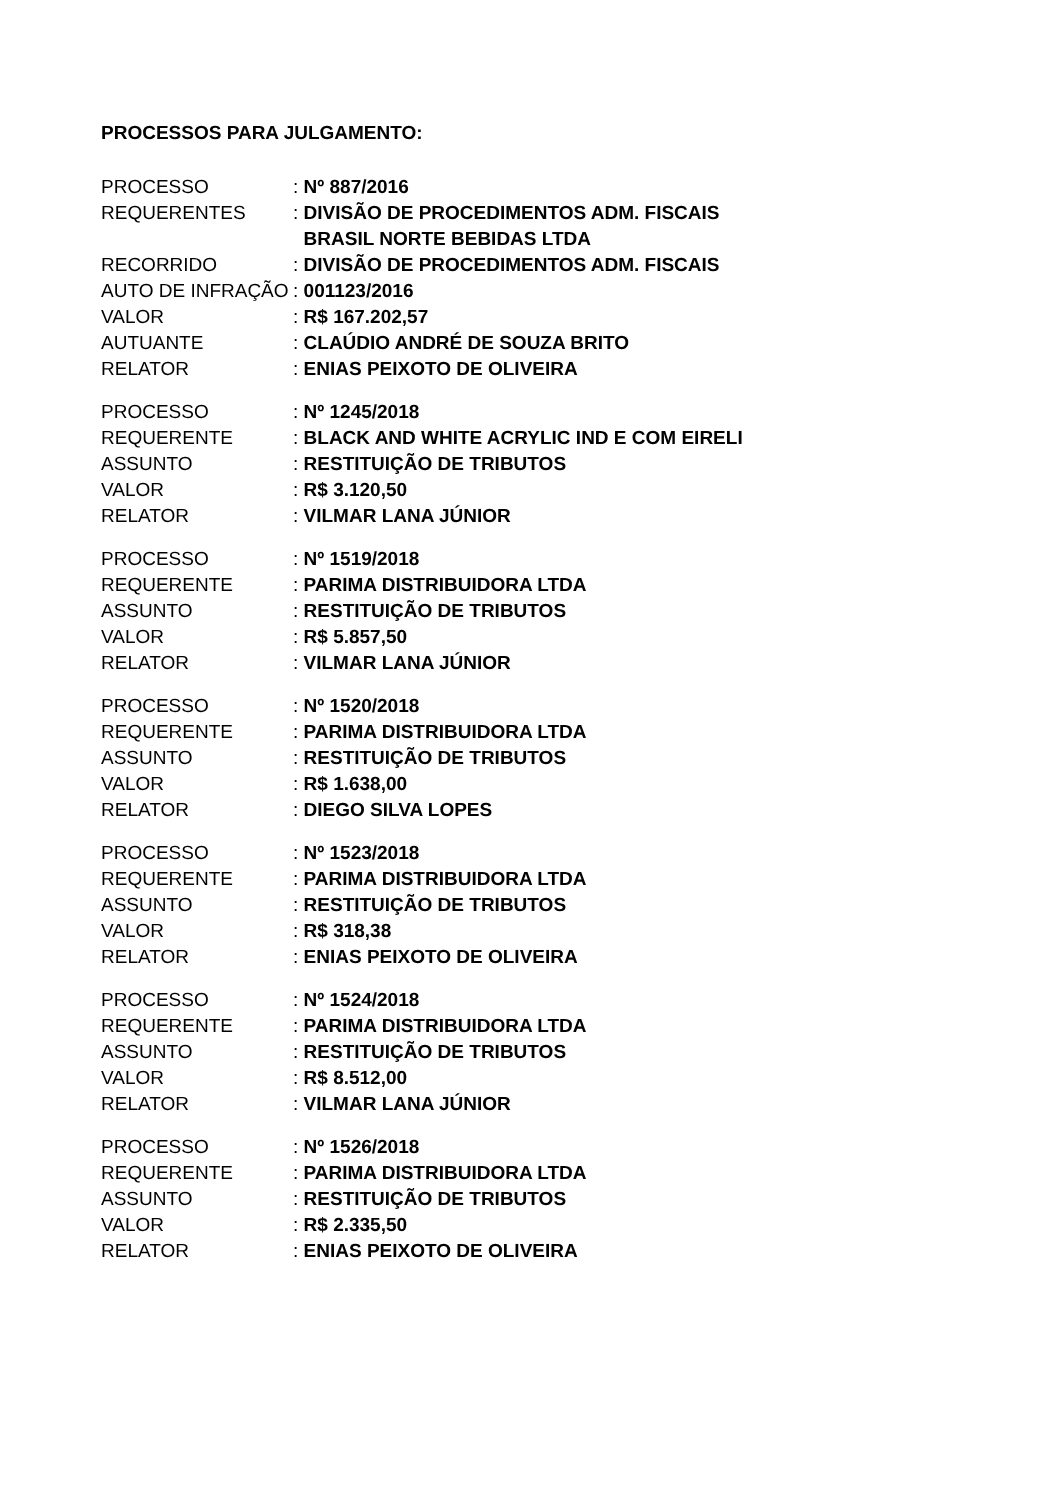PROCESSOS PARA JULGAMENTO:
PROCESSO: Nº 887/2016
REQUERENTES: DIVISÃO DE PROCEDIMENTOS ADM. FISCAIS
BRASIL NORTE BEBIDAS LTDA
RECORRIDO: DIVISÃO DE PROCEDIMENTOS ADM. FISCAIS
AUTO DE INFRAÇÃO: 001123/2016
VALOR: R$ 167.202,57
AUTUANTE: CLAÚDIO ANDRÉ DE SOUZA BRITO
RELATOR: ENIAS PEIXOTO DE OLIVEIRA
PROCESSO: Nº 1245/2018
REQUERENTE: BLACK AND WHITE ACRYLIC IND E COM EIRELI
ASSUNTO: RESTITUIÇÃO DE TRIBUTOS
VALOR: R$ 3.120,50
RELATOR: VILMAR LANA JÚNIOR
PROCESSO: Nº 1519/2018
REQUERENTE: PARIMA DISTRIBUIDORA LTDA
ASSUNTO: RESTITUIÇÃO DE TRIBUTOS
VALOR: R$ 5.857,50
RELATOR: VILMAR LANA JÚNIOR
PROCESSO: Nº 1520/2018
REQUERENTE: PARIMA DISTRIBUIDORA LTDA
ASSUNTO: RESTITUIÇÃO DE TRIBUTOS
VALOR: R$ 1.638,00
RELATOR: DIEGO SILVA LOPES
PROCESSO: Nº 1523/2018
REQUERENTE: PARIMA DISTRIBUIDORA LTDA
ASSUNTO: RESTITUIÇÃO DE TRIBUTOS
VALOR: R$ 318,38
RELATOR: ENIAS PEIXOTO DE OLIVEIRA
PROCESSO: Nº 1524/2018
REQUERENTE: PARIMA DISTRIBUIDORA LTDA
ASSUNTO: RESTITUIÇÃO DE TRIBUTOS
VALOR: R$ 8.512,00
RELATOR: VILMAR LANA JÚNIOR
PROCESSO: Nº 1526/2018
REQUERENTE: PARIMA DISTRIBUIDORA LTDA
ASSUNTO: RESTITUIÇÃO DE TRIBUTOS
VALOR: R$ 2.335,50
RELATOR: ENIAS PEIXOTO DE OLIVEIRA